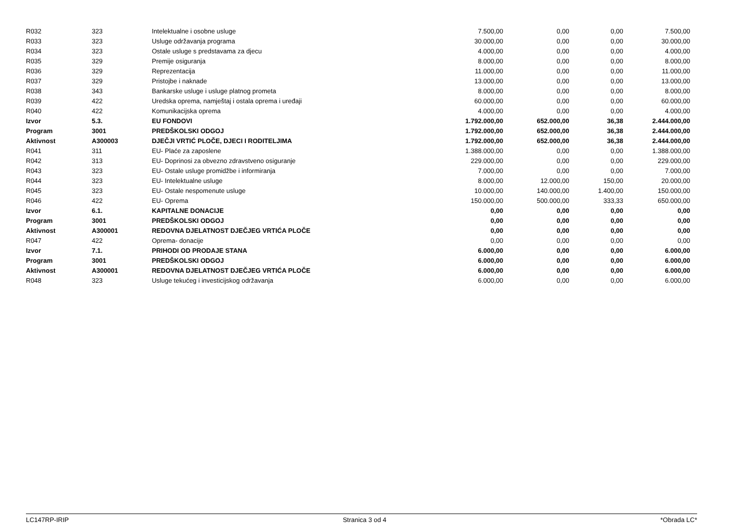| R032 | 323 | Intelektualne i osobne usluge | 7.500,00 | 0,00 | 0,00 | 7.500,00 |
| R033 | 323 | Usluge održavanja programa | 30.000,00 | 0,00 | 0,00 | 30.000,00 |
| R034 | 323 | Ostale usluge s predstavama za djecu | 4.000,00 | 0,00 | 0,00 | 4.000,00 |
| R035 | 329 | Premije osiguranja | 8.000,00 | 0,00 | 0,00 | 8.000,00 |
| R036 | 329 | Reprezentacija | 11.000,00 | 0,00 | 0,00 | 11.000,00 |
| R037 | 329 | Pristojbe i naknade | 13.000,00 | 0,00 | 0,00 | 13.000,00 |
| R038 | 343 | Bankarske usluge i usluge platnog prometa | 8.000,00 | 0,00 | 0,00 | 8.000,00 |
| R039 | 422 | Uredska oprema, namještaj i ostala oprema i uređaji | 60.000,00 | 0,00 | 0,00 | 60.000,00 |
| R040 | 422 | Komunikacijska oprema | 4.000,00 | 0,00 | 0,00 | 4.000,00 |
| Izvor | 5.3. | EU FONDOVI | 1.792.000,00 | 652.000,00 | 36,38 | 2.444.000,00 |
| Program | 3001 | PREDŠKOLSKI ODGOJ | 1.792.000,00 | 652.000,00 | 36,38 | 2.444.000,00 |
| Aktivnost | A300003 | DJEČJI VRTIĆ PLOČE, DJECI I RODITELJIMA | 1.792.000,00 | 652.000,00 | 36,38 | 2.444.000,00 |
| R041 | 311 | EU- Plaće za zaposlene | 1.388.000,00 | 0,00 | 0,00 | 1.388.000,00 |
| R042 | 313 | EU- Doprinosi za obvezno zdravstveno osiguranje | 229.000,00 | 0,00 | 0,00 | 229.000,00 |
| R043 | 323 | EU- Ostale usluge promidžbe i informiranja | 7.000,00 | 0,00 | 0,00 | 7.000,00 |
| R044 | 323 | EU- Intelektualne usluge | 8.000,00 | 12.000,00 | 150,00 | 20.000,00 |
| R045 | 323 | EU- Ostale nespomenute usluge | 10.000,00 | 140.000,00 | 1.400,00 | 150.000,00 |
| R046 | 422 | EU- Oprema | 150.000,00 | 500.000,00 | 333,33 | 650.000,00 |
| Izvor | 6.1. | KAPITALNE DONACIJE | 0,00 | 0,00 | 0,00 | 0,00 |
| Program | 3001 | PREDŠKOLSKI ODGOJ | 0,00 | 0,00 | 0,00 | 0,00 |
| Aktivnost | A300001 | REDOVNA DJELATNOST DJEČJEG VRTIĆA PLOČE | 0,00 | 0,00 | 0,00 | 0,00 |
| R047 | 422 | Oprema- donacije | 0,00 | 0,00 | 0,00 | 0,00 |
| Izvor | 7.1. | PRIHODI OD PRODAJE STANA | 6.000,00 | 0,00 | 0,00 | 6.000,00 |
| Program | 3001 | PREDŠKOLSKI ODGOJ | 6.000,00 | 0,00 | 0,00 | 6.000,00 |
| Aktivnost | A300001 | REDOVNA DJELATNOST DJEČJEG VRTIĆA PLOČE | 6.000,00 | 0,00 | 0,00 | 6.000,00 |
| R048 | 323 | Usluge tekućeg i investicijskog održavanja | 6.000,00 | 0,00 | 0,00 | 6.000,00 |
LC147RP-IRIP Stranica 3 od 4 *Obrada LC*